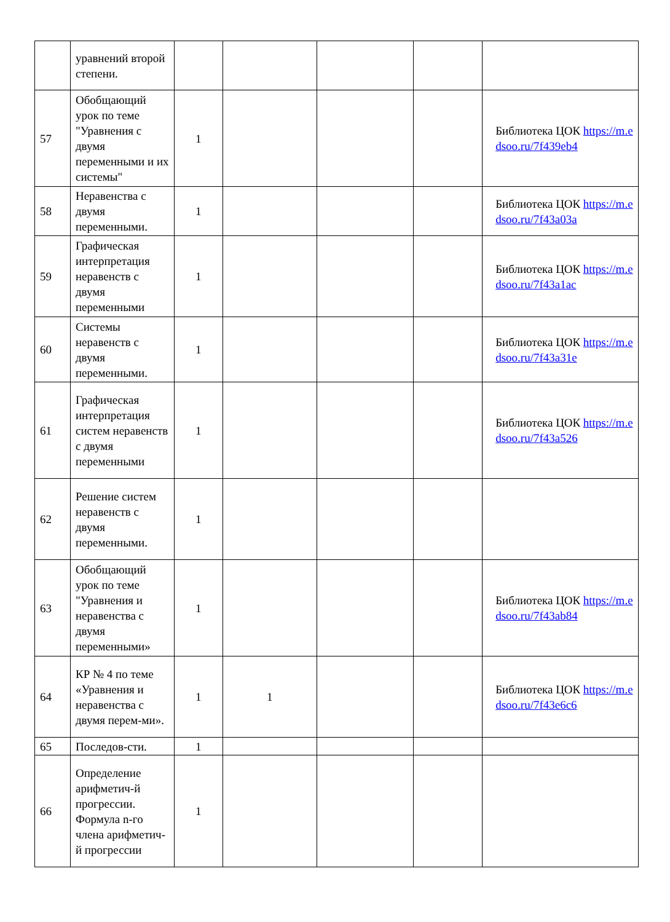| | уравнений второй степени. | | | | | |
| 57 | Обобщающий урок по теме "Уравнения с двумя переменными и их системы" | 1 | | | | Библиотека ЦОК https://m.edsoo.ru/7f439eb4 |
| 58 | Неравенства с двумя переменными. | 1 | | | | Библиотека ЦОК https://m.edsoo.ru/7f43a03a |
| 59 | Графическая интерпретация неравенств с двумя переменными | 1 | | | | Библиотека ЦОК https://m.edsoo.ru/7f43a1ac |
| 60 | Системы неравенств с двумя переменными. | 1 | | | | Библиотека ЦОК https://m.edsoo.ru/7f43a31e |
| 61 | Графическая интерпретация систем неравенств с двумя переменными | 1 | | | | Библиотека ЦОК https://m.edsoo.ru/7f43a526 |
| 62 | Решение систем неравенств с двумя переменными. | 1 | | | | |
| 63 | Обобщающий урок по теме "Уравнения и неравенства с двумя переменными» | 1 | | | | Библиотека ЦОК https://m.edsoo.ru/7f43ab84 |
| 64 | КР № 4 по теме «Уравнения и неравенства с двумя перем-ми». | 1 | 1 | | | Библиотека ЦОК https://m.edsoo.ru/7f43e6c6 |
| 65 | Последов-сти. | 1 | | | | |
| 66 | Определение арифметич-й прогрессии. Формула n-го члена арифметич-й прогрессии | 1 | | | | |